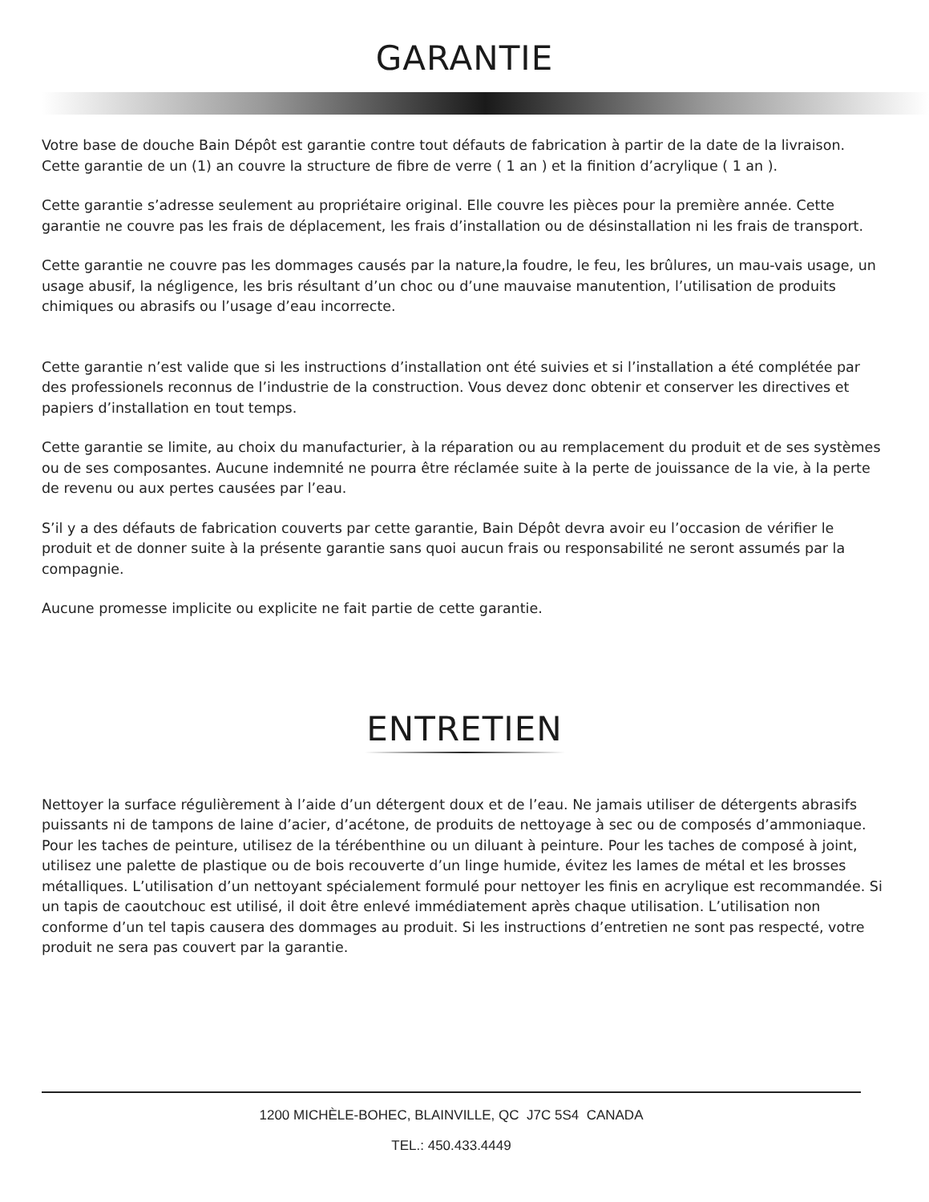GARANTIE
Votre base de douche Bain Dépôt est garantie contre tout défauts de fabrication à partir de la date de la livraison. Cette garantie de un (1) an couvre la structure de fibre de verre ( 1 an ) et la finition d’acrylique ( 1 an ).
Cette garantie s’adresse seulement au propriétaire original. Elle couvre les pièces pour la première année. Cette garantie ne couvre pas les frais de déplacement, les frais d’installation ou de désinstallation ni les frais de transport.
Cette garantie ne couvre pas les dommages causés par la nature,la foudre, le feu, les brûlures, un mau-vais usage, un usage abusif, la négligence, les bris résultant d’un choc ou d’une mauvaise manutention, l’utilisation de produits chimiques ou abrasifs ou l’usage d’eau incorrecte.
Cette garantie n’est valide que si les instructions d’installation ont été suivies et si l’installation a été complétée par des professionels reconnus de l’industrie de la construction. Vous devez donc obtenir et conserver les directives et papiers d’installation en tout temps.
Cette garantie se limite, au choix du manufacturier, à la réparation ou au remplacement du produit et de ses systèmes ou de ses composantes. Aucune indemnité ne pourra être réclamée suite à la perte de jouissance de la vie, à la perte de revenu ou aux pertes causées par l’eau.
S’il y a des défauts de fabrication couverts par cette garantie, Bain Dépôt devra avoir eu l’occasion de vérifier le produit et de donner suite à la présente garantie sans quoi aucun frais ou responsabilité ne seront assumés par la compagnie.
Aucune promesse implicite ou explicite ne fait partie de cette garantie.
ENTRETIEN
Nettoyer la surface régulièrement à l’aide d’un détergent doux et de l’eau. Ne jamais utiliser de détergents abrasifs puissants ni de tampons de laine d’acier, d’acétone, de produits de nettoyage à sec ou de composés d’ammoniaque. Pour les taches de peinture, utilisez de la térébenthine ou un diluant à peinture. Pour les taches de composé à joint, utilisez une palette de plastique ou de bois recouverte d’un linge humide, évitez les lames de métal et les brosses métalliques. L’utilisation d’un nettoyant spécialement formulé pour nettoyer les finis en acrylique est recommandée. Si un tapis de caoutchouc est utilisé, il doit être enlevé immédiatement après chaque utilisation. L’utilisation non conforme d’un tel tapis causera des dommages au produit. Si les instructions d’entretien ne sont pas respecté, votre produit ne sera pas couvert par la garantie.
1200 MICHÈLE-BOHEC, BLAINVILLE, QC J7C 5S4 CANADA
TEL.: 450.433.4449